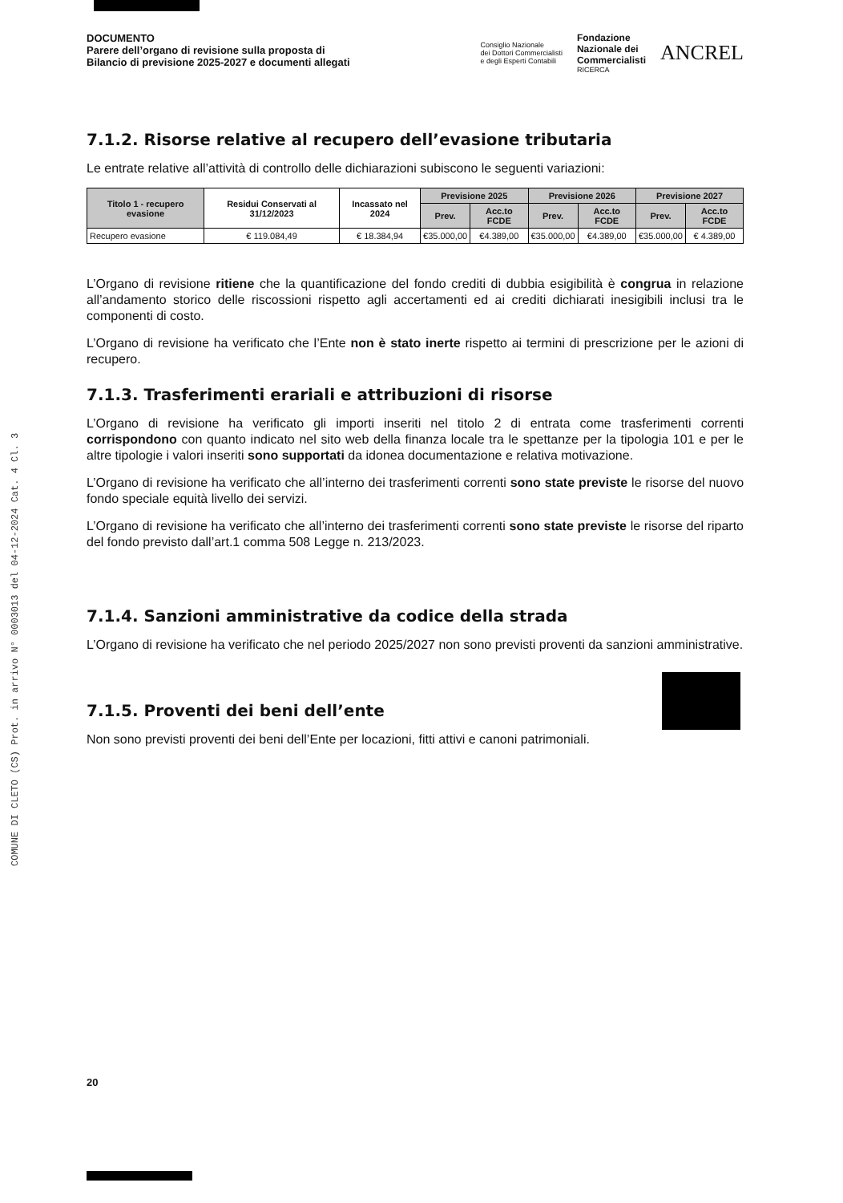COMUNE DI CLETO (CS) Prot. in arrivo N° 0003013 del 04-12-2024 Cat. 4 Cl. 3
DOCUMENTO
Parere dell’organo di revisione sulla proposta di
Bilancio di previsione 2025-2027 e documenti allegati
Consiglio Nazionale
dei Dottori Commercialisti
e degli Esperti Contabili
Fondazione
Nazionale dei
Commercialisti
RICERCA
ANCREL
7.1.2. Risorse relative al recupero dell’evasione tributaria
Le entrate relative all’attività di controllo delle dichiarazioni subiscono le seguenti variazioni:
| Titolo 1 - recupero evasione | Residui Conservati al 31/12/2023 | Incassato nel 2024 | Previsione 2025 | | Previsione 2026 | | Previsione 2027 | |
| --- | --- | --- | --- | --- | --- | --- | --- | --- |
| | | | Prev. | Acc.to FCDE | Prev. | Acc.to FCDE | Prev. | Acc.to FCDE |
| Recupero evasione | € 119.084,49 | € 18.384,94 | €35.000,00 | €4.389,00 | €35.000,00 | €4.389,00 | €35.000,00 | € 4.389,00 |
L’Organo di revisione ritiene che la quantificazione del fondo crediti di dubbia esigibilità è congrua in relazione all’andamento storico delle riscossioni rispetto agli accertamenti ed ai crediti dichiarati inesigibili inclusi tra le componenti di costo.
L’Organo di revisione ha verificato che l’Ente non è stato inerte rispetto ai termini di prescrizione per le azioni di recupero.
7.1.3. Trasferimenti erariali e attribuzioni di risorse
L’Organo di revisione ha verificato gli importi inseriti nel titolo 2 di entrata come trasferimenti correnti corrispondono con quanto indicato nel sito web della finanza locale tra le spettanze per la tipologia 101 e per le altre tipologie i valori inseriti sono supportati da idonea documentazione e relativa motivazione.
L’Organo di revisione ha verificato che all’interno dei trasferimenti correnti sono state previste le risorse del nuovo fondo speciale equità livello dei servizi.
L’Organo di revisione ha verificato che all’interno dei trasferimenti correnti sono state previste le risorse del riparto del fondo previsto dall’art.1 comma 508 Legge n. 213/2023.
7.1.4. Sanzioni amministrative da codice della strada
L’Organo di revisione ha verificato che nel periodo 2025/2027 non sono previsti proventi da sanzioni amministrative.
7.1.5. Proventi dei beni dell’ente
Non sono previsti proventi dei beni dell’Ente per locazioni, fitti attivi e canoni patrimoniali.
20